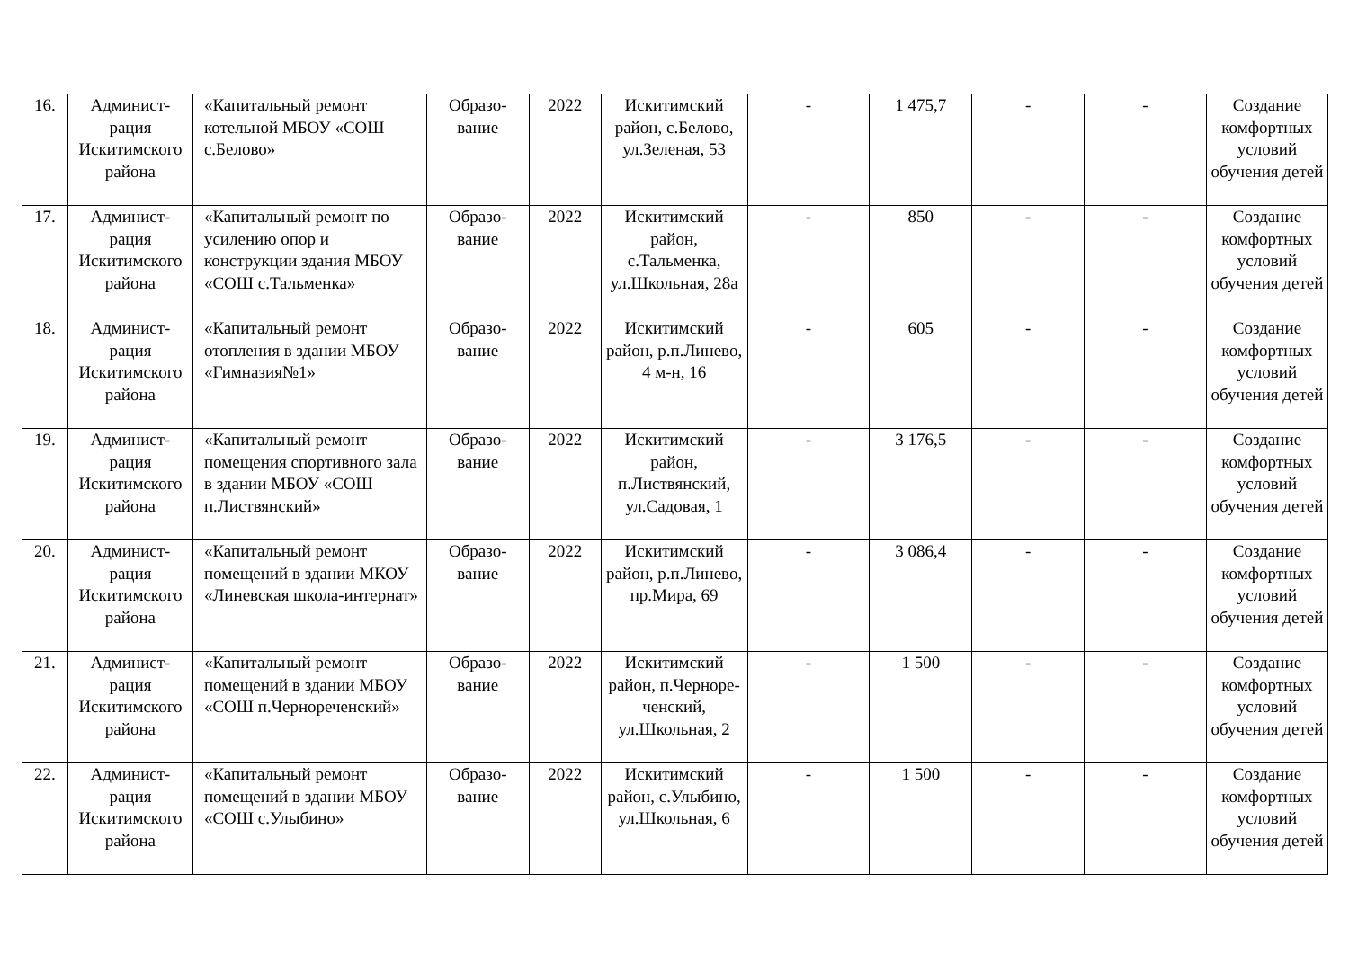| 16. | Админист- рация Искитимского района | «Капитальный ремонт котельной МБОУ «СОШ с.Белово» | Образо- вание | 2022 | Искитимский район, с.Белово, ул.Зеленая, 53 | - | 1 475,7 | - | - | Создание комфортных условий обучения детей |
| 17. | Админист- рация Искитимского района | «Капитальный ремонт по усилению опор и конструкции здания МБОУ «СОШ с.Тальменка» | Образо- вание | 2022 | Искитимский район, с.Тальменка, ул.Школьная, 28а | - | 850 | - | - | Создание комфортных условий обучения детей |
| 18. | Админист- рация Искитимского района | «Капитальный ремонт отопления в здании МБОУ «Гимназия№1» | Образо- вание | 2022 | Искитимский район, р.п.Линево, 4 м-н, 16 | - | 605 | - | - | Создание комфортных условий обучения детей |
| 19. | Админист- рация Искитимского района | «Капитальный ремонт помещения спортивного зала в здании МБОУ «СОШ п.Листвянский» | Образо- вание | 2022 | Искитимский район, п.Листвянский, ул.Садовая, 1 | - | 3 176,5 | - | - | Создание комфортных условий обучения детей |
| 20. | Админист- рация Искитимского района | «Капитальный ремонт помещений в здании МКОУ «Линевская школа-интернат» | Образо- вание | 2022 | Искитимский район, р.п.Линево, пр.Мира, 69 | - | 3 086,4 | - | - | Создание комфортных условий обучения детей |
| 21. | Админист- рация Искитимского района | «Капитальный ремонт помещений в здании МБОУ «СОШ п.Чернореченский» | Образо- вание | 2022 | Искитимский район, п.Черноре- ченский, ул.Школьная, 2 | - | 1 500 | - | - | Создание комфортных условий обучения детей |
| 22. | Админист- рация Искитимского района | «Капитальный ремонт помещений в здании МБОУ «СОШ с.Улыбино» | Образо- вание | 2022 | Искитимский район, с.Улыбино, ул.Школьная, 6 | - | 1 500 | - | - | Создание комфортных условий обучения детей |